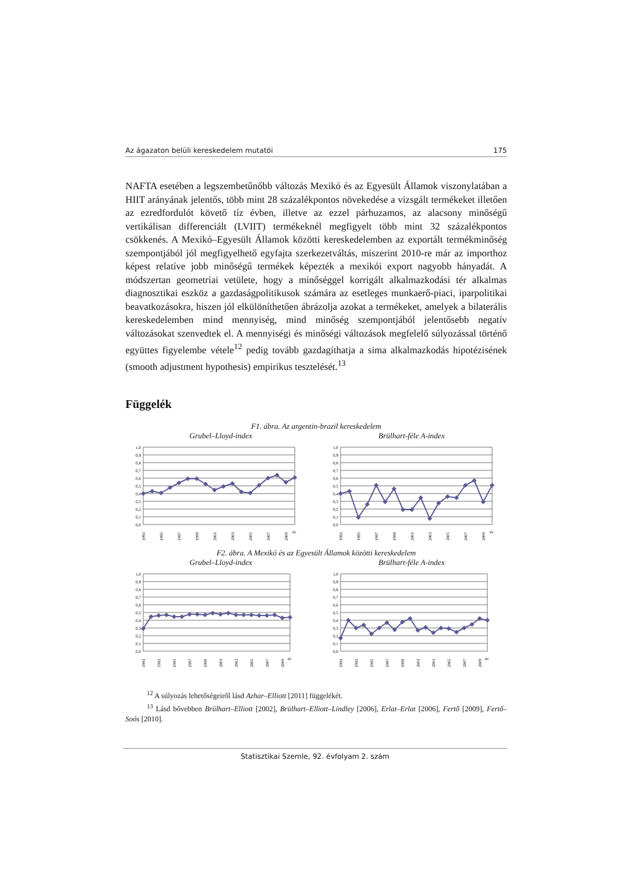Az ágazaton belüli kereskedelem mutatói 175
NAFTA esetében a legszembetűnőbb változás Mexikó és az Egyesült Államok viszonylatában a HIIT arányának jelentős, több mint 28 százalékpontos növekedése a vizsgált termékeket illetően az ezredfordulót követő tíz évben, illetve az ezzel párhuzamos, az alacsony minőségű vertikálisan differenciált (LVIIT) termékeknél megfigyelt több mint 32 százalékpontos csökkenés. A Mexikó–Egyesült Államok közötti kereskedelemben az exportált termékminőség szempontjából jól megfigyelhető egyfajta szerkezetváltás, miszerint 2010-re már az importhoz képest relatíve jobb minőségű termékek képezték a mexikói export nagyobb hányadát. A módszertan geometriai vetülete, hogy a minőséggel korrigált alkalmazkodási tér alkalmas diagnosztikai eszköz a gazdaságpolitikusok számára az esetleges munkaerő-piaci, iparpolitikai beavatkozásokra, hiszen jól elkülöníthetően ábrázolja azokat a termékeket, amelyek a bilaterális kereskedelemben mind mennyiség, mind minőség szempontjából jelentősebb negatív változásokat szenvedtek el. A mennyiségi és minőségi változások megfelelő súlyozással történő együttes figyelembe vétele<sup>12</sup> pedig tovább gazdagíthatja a sima alkalmazkodás hipotézisének (smooth adjustment hypothesis) empirikus tesztelését.<sup>13</sup>
Függelék
F1. ábra. Az argentin-brazil kereskedelem
Grubel–Lloyd-index Brülhart-féle A-index
1,0
0,9
0,8
0,7
0,6
0,5
0,4
0,3
0,2
0,1
0,0
1993
1995
1997
1999
2001
2003
2005
2007
2009
év
1,0
0,9
0,8
0,7
0,6
0,5
0,4
0,3
0,2
0,1
0,0
1993
1995
1997
1999
2001
2003
2005
2007
2009
év
F2. ábra. A Mexikó és az Egyesült Államok közötti kereskedelem
Grubel–Lloyd-index Brülhart-féle A-index
1,0
0,9
0,8
0,7
0,6
0,5
0,4
0,3
0,2
0,1
0,0
1991
1993
1995
1997
1999
2001
2003
2005
2007
2009
év
1,0
0,9
0,8
0,7
0,6
0,5
0,4
0,3
0,2
0,1
0,0
1991
1993
1995
1997
1999
2001
2003
2005
2007
2009
év
<sup>12</sup> A súlyozás lehetőségeiről lásd Azhar–Elliott [2011] függelékét.
<sup>13</sup> Lásd bővebben Brülhart–Elliott [2002], Brülhart–Elliott–Lindley [2006], Erlat–Erlat [2006], Fertő [2009], Fertő–Soós [2010].
Statisztikai Szemle, 92. évfolyam 2. szám